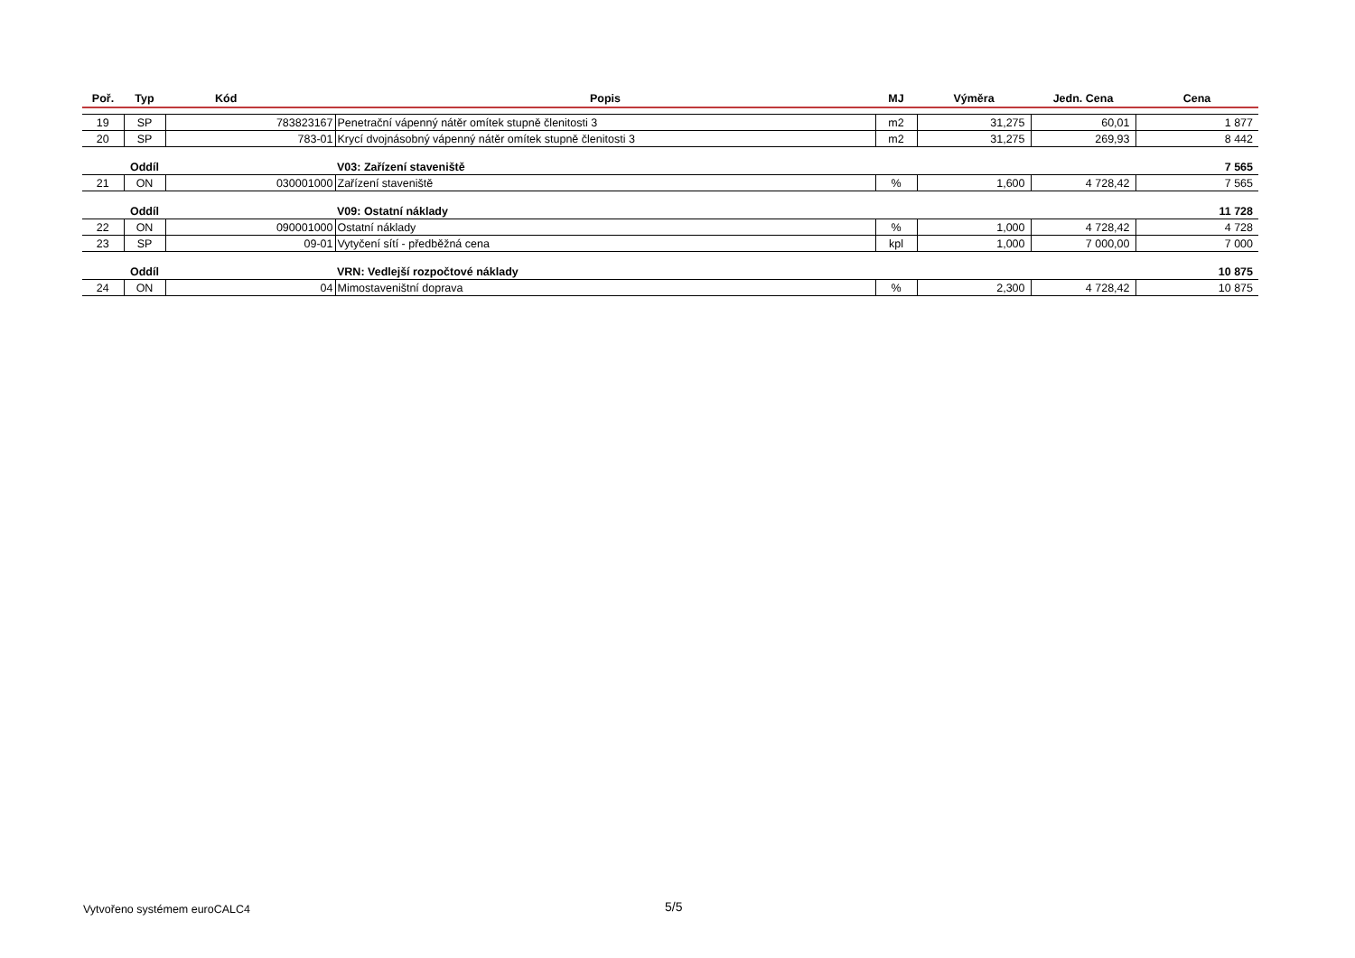| Poř. | Typ | Kód | Popis | MJ | Výměra | Jedn. Cena | Cena |
| --- | --- | --- | --- | --- | --- | --- | --- |
| 19 | SP | 783823167 | Penetrační vápenný nátěr omítek stupně členitosti 3 | m2 | 31,275 | 60,01 | 1 877 |
| 20 | SP | 783-01 | Krycí dvojnásobný vápenný nátěr omítek stupně členitosti 3 | m2 | 31,275 | 269,93 | 8 442 |
| | Oddíl | | V03: Zařízení staveniště | | | | 7 565 |
| 21 | ON | 030001000 | Zařízení staveniště | % | 1,600 | 4 728,42 | 7 565 |
| | Oddíl | | V09: Ostatní náklady | | | | 11 728 |
| 22 | ON | 090001000 | Ostatní náklady | % | 1,000 | 4 728,42 | 4 728 |
| 23 | SP | 09-01 | Vytyčení sítí - předběžná cena | kpl | 1,000 | 7 000,00 | 7 000 |
| | Oddíl | | VRN: Vedlejší rozpočtové náklady | | | | 10 875 |
| 24 | ON | 04 | Mimostaveništní doprava | % | 2,300 | 4 728,42 | 10 875 |
Vytvořeno systémem euroCALC4 5/5